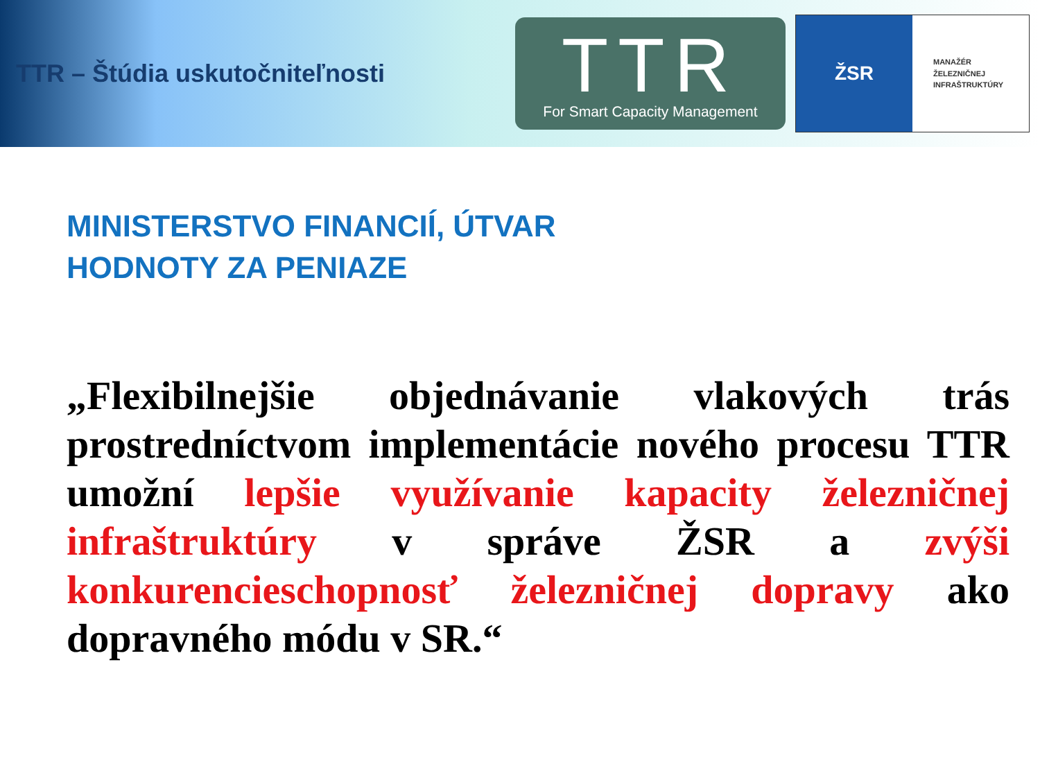TTR – Štúdia uskutočniteľnosti
TTR
For Smart Capacity Management
ŽSR
MANAŽÉR
ŽELEZNIČNEJ
INFRAŠTRUKTÚRY
MINISTERSTVO FINANCIÍ, ÚTVAR
HODNOTY ZA PENIAZE
„Flexibilnejšie objednávanie vlakových trás prostredníctvom implementácie nového procesu TTR umožní lepšie využívanie kapacity železničnej infraštruktúry v správe ŽSR a zvýši konkurencieschopnosť železničnej dopravy ako dopravného módu v SR.“